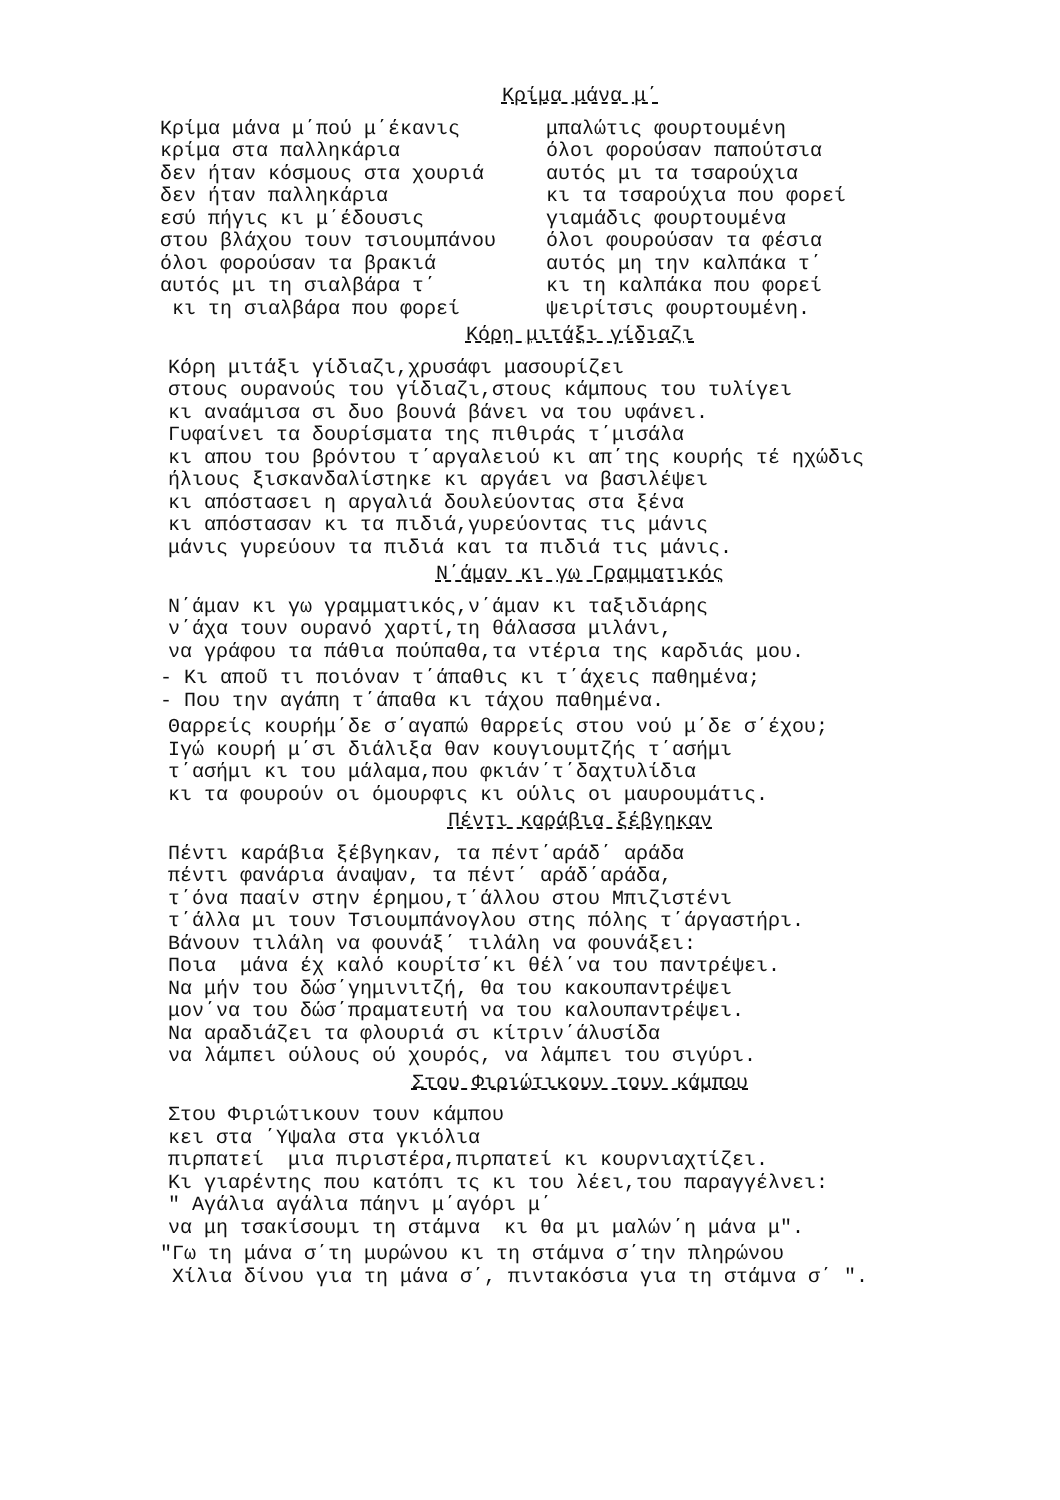Κρίμα μάνα μ΄
Κρίμα μάνα μ΄πού μ΄έκανις κρίμα στα παλληκάρια δεν ήταν κόσμους στα χουριά δεν ήταν παλληκάρια εσύ πήγις κι μ΄έδουσις στου βλάχου τουν τσιουμπάνου όλοι φορούσαν τα βρακιά αυτός μι τη σιαλβάρα τ΄ κι τη σιαλβάρα που φορεί
μπαλώτις φουρτουμένη όλοι φορούσαν παπούτσια αυτός μι τα τσαρούχια κι τα τσαρούχια που φορεί γιαμάδις φουρτουμένα όλοι φουρούσαν τα φέσια αυτός μη την καλπάκα τ΄ κι τη καλπάκα που φορεί ψειρίτσις φουρτουμένη.
Κόρη μιτάξι γίδιαζι
Κόρη μιτάξι γίδιαζι,χρυσάφι μασουρίζει στους ουρανούς του γίδιαζι,στους κάμπους του τυλίγει κι αναάμισα σι δυο βουνά βάνει να του υφάνει. Γυφαίνει τα δουρίσματα της πιθιράς τ΄μισάλα κι απου του βρόντου τ΄αργαλειού κι απ΄της κουρής τέ ηχώδις ήλιους ξισκανδαλίστηκε κι αργάει να βασιλέψει κι απόστασει η αργαλιά δουλεύοντας στα ξένα κι απόστασαν κι τα πιδιά,γυρεύοντας τις μάνις μάνις γυρεύουν τα πιδιά και τα πιδιά τις μάνις.
Ν΄άμαν κι γω Γραμματικός
Ν΄άμαν κι γω γραμματικός,ν΄άμαν κι ταξιδιάρης ν΄άχα τουν ουρανό χαρτί,τη θάλασσα μιλάνι, να γράφου τα πάθια πούπαθα,τα ντέρια της καρδιάς μου.
- Κι αποῦ τι ποιόναν τ΄άπαθις κι τ΄άχεις παθημένα; - Που την αγάπη τ΄άπαθα κι τάχου παθημένα.
Θαρρείς κουρήμ΄δε σ΄αγαπώ θαρρείς στου νού μ΄δε σ΄έχου; Ιγώ κουρή μ΄σι διάλιξα θαν κουγιουμτζής τ΄ασήμι τ΄ασήμι κι του μάλαμα,που φκιάν΄τ΄δαχτυλίδια κι τα φουρούν οι όμουρφις κι ούλις οι μαυρουμάτις.
Πέντι καράβια ξέβγηκαν
Πέντι καράβια ξέβγηκαν, τα πέντ΄αράδ΄ αράδα πέντι φανάρια άναψαν, τα πέντ΄ αράδ΄αράδα, τ΄όνα πααίν στην έρημου,τ΄άλλου στου Μπιζιστένι τ΄άλλα μι τουν Τσιουμπάνογλου στης πόλης τ΄άργαστήρι. Βάνουν τιλάλη να φουνάξ΄ τιλάλη να φουνάξει: Ποια μάνα έχ καλό κουρίτσ΄κι θέλ΄να του παντρέψει. Να μήν του δώσ΄γημινιτζή, θα του κακουπαντρέψει μον΄να του δώσ΄πραματευτή να του καλουπαντρέψει. Να αραδιάζει τα φλουριά σι κίτριν΄άλυσίδα να λάμπει ούλους ού χουρός, να λάμπει του σιγύρι.
Στου Φιριώτικουν τουν κάμπου
Στου Φιριώτικουν τουν κάμπου κει στα ΄Υψαλα στα γκιόλια πιρπατεί μια πιριστέρα,πιρπατεί κι κουρνιαχτίζει. Κι γιαρέντης που κατόπι τς κι του λέει,του παραγγέλνει: " Αγάλια αγάλια πάηνι μ΄αγόρι μ΄ να μη τσακίσουμι τη στάμνα κι θα μι μαλών΄η μάνα μ".
"Γω τη μάνα σ΄τη μυρώνου κι τη στάμνα σ΄την πληρώνου Χίλια δίνου για τη μάνα σ΄, πιντακόσια για τη στάμνα σ΄ ".